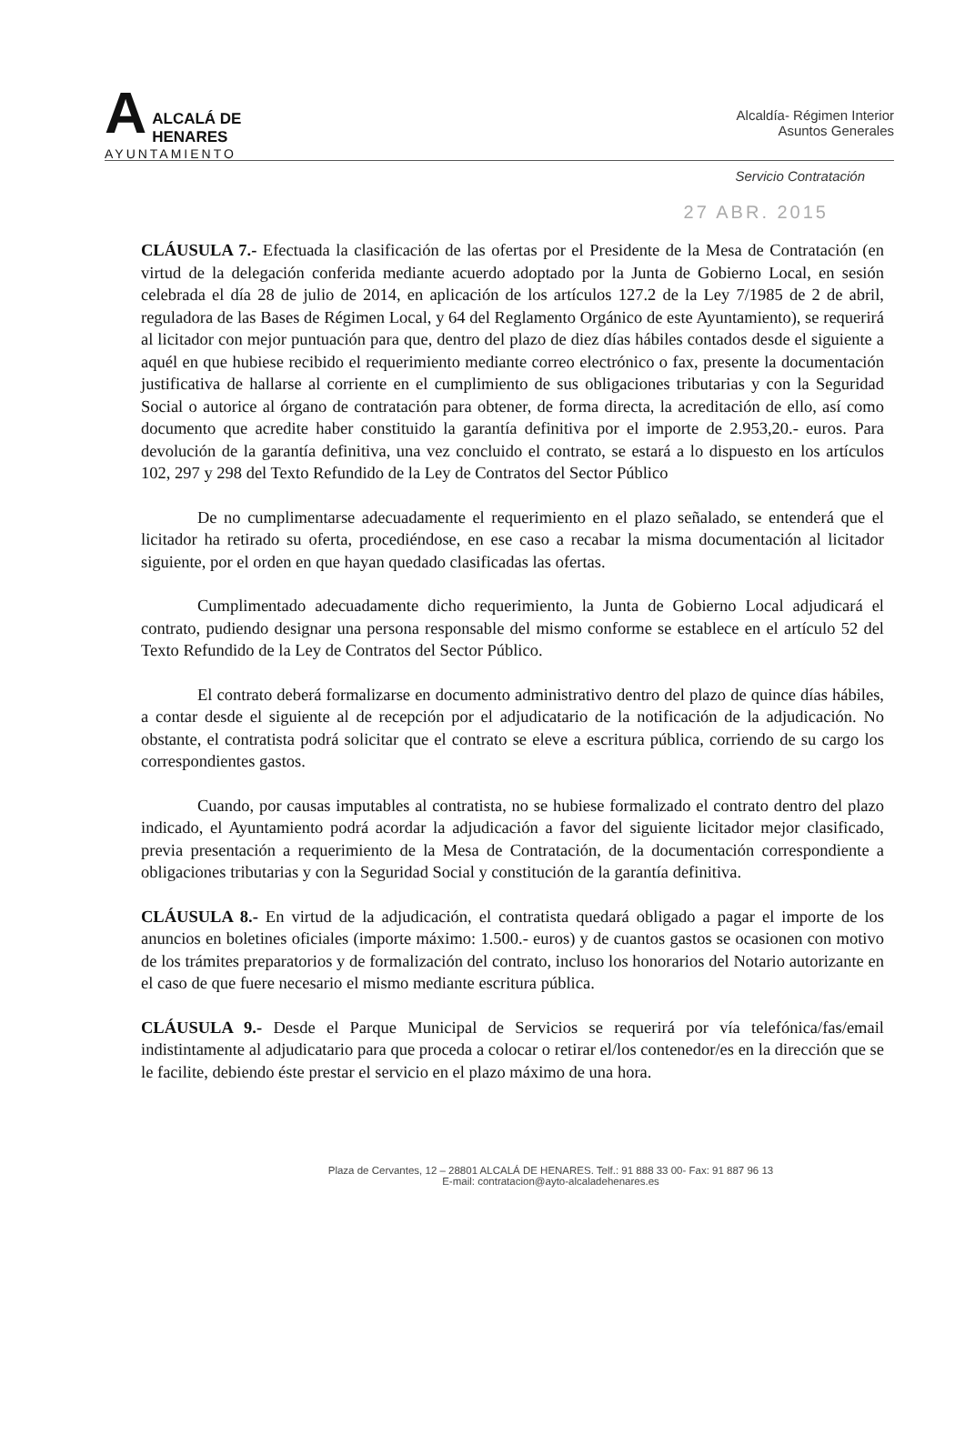A
ALCALÁ DE HENARES
AYUNTAMIENTO
Alcaldía- Régimen Interior
Asuntos Generales
Servicio Contratación
27 ABR. 2015
CLÁUSULA 7.- Efectuada la clasificación de las ofertas por el Presidente de la Mesa de Contratación (en virtud de la delegación conferida mediante acuerdo adoptado por la Junta de Gobierno Local, en sesión celebrada el día 28 de julio de 2014, en aplicación de los artículos 127.2 de la Ley 7/1985 de 2 de abril, reguladora de las Bases de Régimen Local, y 64 del Reglamento Orgánico de este Ayuntamiento), se requerirá al licitador con mejor puntuación para que, dentro del plazo de diez días hábiles contados desde el siguiente a aquél en que hubiese recibido el requerimiento mediante correo electrónico o fax, presente la documentación justificativa de hallarse al corriente en el cumplimiento de sus obligaciones tributarias y con la Seguridad Social o autorice al órgano de contratación para obtener, de forma directa, la acreditación de ello, así como documento que acredite haber constituido la garantía definitiva por el importe de 2.953,20.- euros. Para devolución de la garantía definitiva, una vez concluido el contrato, se estará a lo dispuesto en los artículos 102, 297 y 298 del Texto Refundido de la Ley de Contratos del Sector Público
De no cumplimentarse adecuadamente el requerimiento en el plazo señalado, se entenderá que el licitador ha retirado su oferta, procediéndose, en ese caso a recabar la misma documentación al licitador siguiente, por el orden en que hayan quedado clasificadas las ofertas.
Cumplimentado adecuadamente dicho requerimiento, la Junta de Gobierno Local adjudicará el contrato, pudiendo designar una persona responsable del mismo conforme se establece en el artículo 52 del Texto Refundido de la Ley de Contratos del Sector Público.
El contrato deberá formalizarse en documento administrativo dentro del plazo de quince días hábiles, a contar desde el siguiente al de recepción por el adjudicatario de la notificación de la adjudicación. No obstante, el contratista podrá solicitar que el contrato se eleve a escritura pública, corriendo de su cargo los correspondientes gastos.
Cuando, por causas imputables al contratista, no se hubiese formalizado el contrato dentro del plazo indicado, el Ayuntamiento podrá acordar la adjudicación a favor del siguiente licitador mejor clasificado, previa presentación a requerimiento de la Mesa de Contratación, de la documentación correspondiente a obligaciones tributarias y con la Seguridad Social y constitución de la garantía definitiva.
CLÁUSULA 8.- En virtud de la adjudicación, el contratista quedará obligado a pagar el importe de los anuncios en boletines oficiales (importe máximo: 1.500.- euros) y de cuantos gastos se ocasionen con motivo de los trámites preparatorios y de formalización del contrato, incluso los honorarios del Notario autorizante en el caso de que fuere necesario el mismo mediante escritura pública.
CLÁUSULA 9.- Desde el Parque Municipal de Servicios se requerirá por vía telefónica/fas/email indistintamente al adjudicatario para que proceda a colocar o retirar el/los contenedor/es en la dirección que se le facilite, debiendo éste prestar el servicio en el plazo máximo de una hora.
Plaza de Cervantes, 12 – 28801 ALCALÁ DE HENARES. Telf.: 91 888 33 00- Fax: 91 887 96 13
E-mail: contratacion@ayto-alcaladehenares.es